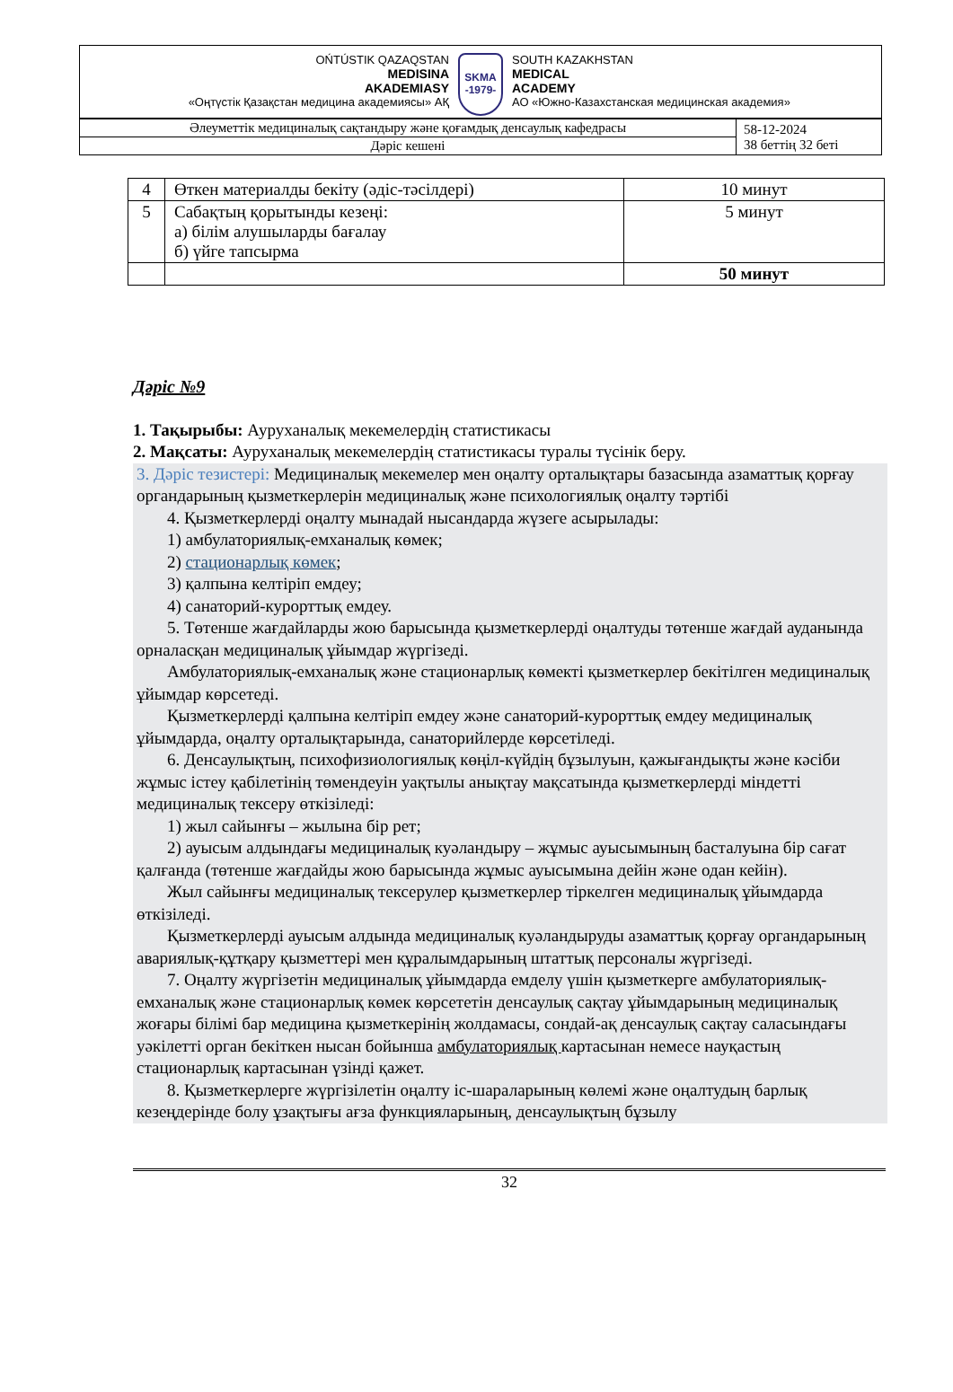OŃTÚSTIK QAZAQSTAN
MEDISINA
AKADEMIASY
«Оңтүстік Қазақстан медицина академиясы» АҚ
SKMA
-1979-
SOUTH KAZAKHSTAN
MEDICAL
ACADEMY
АО «Южно-Казахстанская медицинская академия»
| Әлеуметтік медициналық сақтандыру және қоғамдық денсаулық кафедрасы | 58-12-2024 38 беттің 32 беті |
| Дәріс кешені | |
| 4 | Өткен материалды бекіту (әдіс-тәсілдері) | 10 минут |
| 5 | Сабақтың қорытынды кезеңі: а) білім алушыларды бағалау б) үйге тапсырма | 5 минут |
| | | 50 минут |
Дәріс №9
1. Тақырыбы: Ауруханалық мекемелердің статистикасы
2. Мақсаты: Ауруханалық мекемелердің статистикасы туралы түсінік беру.
3. Дәріс тезистері: Медициналық мекемелер мен оңалту орталықтары базасында азаматтық қорғау органдарының қызметкерлерін медициналық және психологиялық оңалту тәртібі
4. Қызметкерлерді оңалту мынадай нысандарда жүзеге асырылады:
1) амбулаториялық-емханалық көмек;
2) стационарлық көмек;
3) қалпына келтіріп емдеу;
4) санаторий-курорттық емдеу.
5. Төтенше жағдайларды жою барысында қызметкерлерді оңалтуды төтенше жағдай ауданында орналасқан медициналық ұйымдар жүргізеді.
Амбулаториялық-емханалық және стационарлық көмекті қызметкерлер бекітілген медициналық ұйымдар көрсетеді.
Қызметкерлерді қалпына келтіріп емдеу және санаторий-курорттық емдеу медициналық ұйымдарда, оңалту орталықтарында, санаторийлерде көрсетіледі.
6. Денсаулықтың, психофизиологиялық көңіл-күйдің бұзылуын, қажығандықты және кәсіби жұмыс істеу қабілетінің төмендеуін уақтылы анықтау мақсатында қызметкерлерді міндетті медициналық тексеру өткізіледі:
1) жыл сайынғы – жылына бір рет;
2) ауысым алдындағы медициналық куәландыру – жұмыс ауысымының басталуына бір сағат қалғанда (төтенше жағдайды жою барысында жұмыс ауысымына дейін және одан кейін).
Жыл сайынғы медициналық тексерулер қызметкерлер тіркелген медициналық ұйымдарда өткізіледі.
Қызметкерлерді ауысым алдында медициналық куәландыруды азаматтық қорғау органдарының авариялық-құтқару қызметтері мен құралымдарының штаттық персоналы жүргізеді.
7. Оңалту жүргізетін медициналық ұйымдарда емделу үшін қызметкерге амбулаториялық-емханалық және стационарлық көмек көрсететін денсаулық сақтау ұйымдарының медициналық жоғары білімі бар медицина қызметкерінің жолдамасы, сондай-ақ денсаулық сақтау саласындағы уәкілетті орган бекіткен нысан бойынша амбулаториялық картасынан немесе науқастың стационарлық картасынан үзінді қажет.
8. Қызметкерлерге жүргізілетін оңалту іс-шараларының көлемі және оңалтудың барлық кезеңдерінде болу ұзақтығы ағза функцияларының, денсаулықтың бұзылу
32